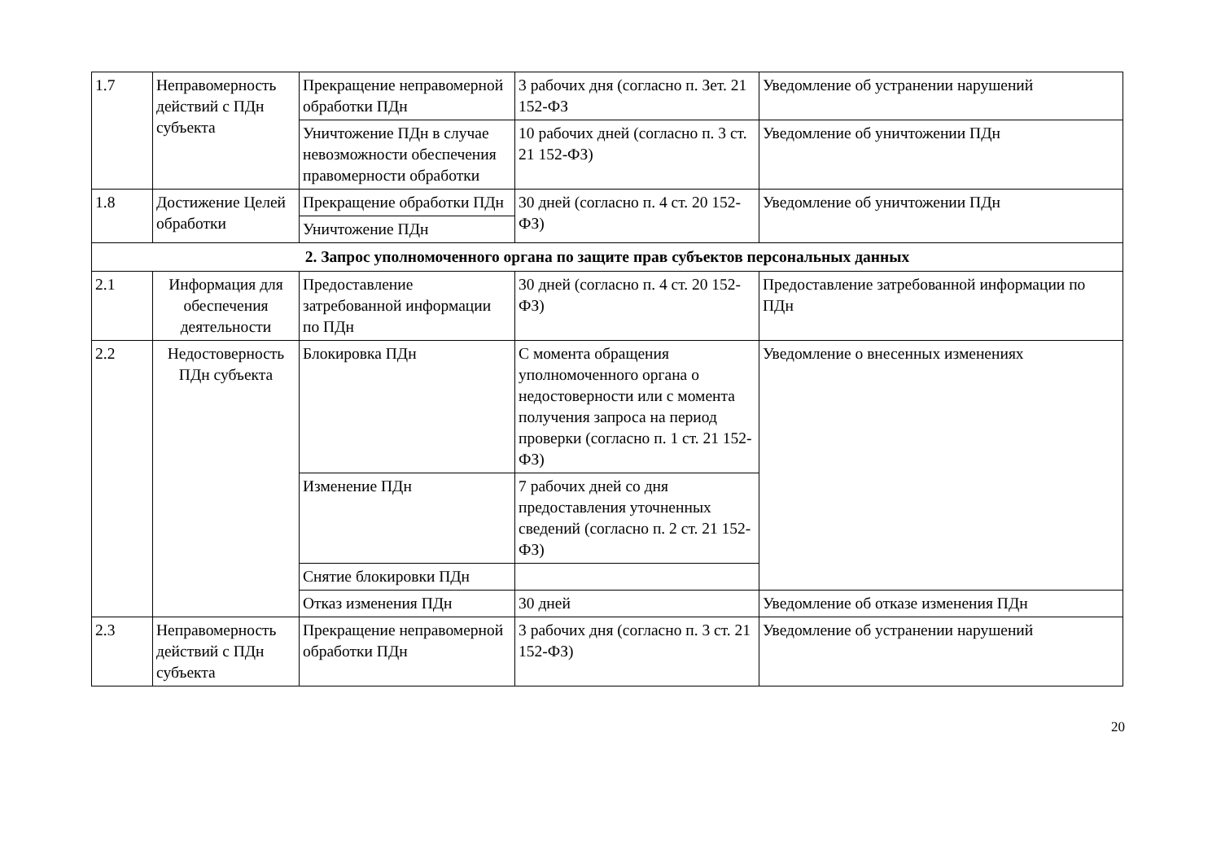| 1.7 | Неправомерность действий с ПДн субъекта | Прекращение неправомерной обработки ПДн | 3 рабочих дня (согласно п. Зет. 21 152-ФЗ | Уведомление об устранении нарушений |
| | | Уничтожение ПДн в случае невозможности обеспечения правомерности обработки | 10 рабочих дней (согласно п. 3 ст. 21 152-ФЗ) | Уведомление об уничтожении ПДн |
| 1.8 | Достижение Целей обработки | Прекращение обработки ПДн | 30 дней (согласно п. 4 ст. 20 152-ФЗ) | Уведомление об уничтожении ПДн |
| | | Уничтожение ПДн | | |
| 2. Запрос уполномоченного органа по защите прав субъектов персональных данных | | | | |
| 2.1 | Информация для обеспечения деятельности | Предоставление затребованной информации по ПДн | 30 дней (согласно п. 4 ст. 20 152-ФЗ) | Предоставление затребованной информации по ПДн |
| 2.2 | Недостоверность ПДн субъекта | Блокировка ПДн | С момента обращения уполномоченного органа о недостоверности или с момента получения запроса на период проверки (согласно п. 1 ст. 21 152-ФЗ) | Уведомление о внесенных изменениях |
| | | Изменение ПДн | 7 рабочих дней со дня предоставления уточненных сведений (согласно п. 2 ст. 21 152-ФЗ) | |
| | | Снятие блокировки ПДн | | |
| | | Отказ изменения ПДн | 30 дней | Уведомление об отказе изменения ПДн |
| 2.3 | Неправомерность действий с ПДн субъекта | Прекращение неправомерной обработки ПДн | 3 рабочих дня (согласно п. 3 ст. 21 152-ФЗ) | Уведомление об устранении нарушений |
20